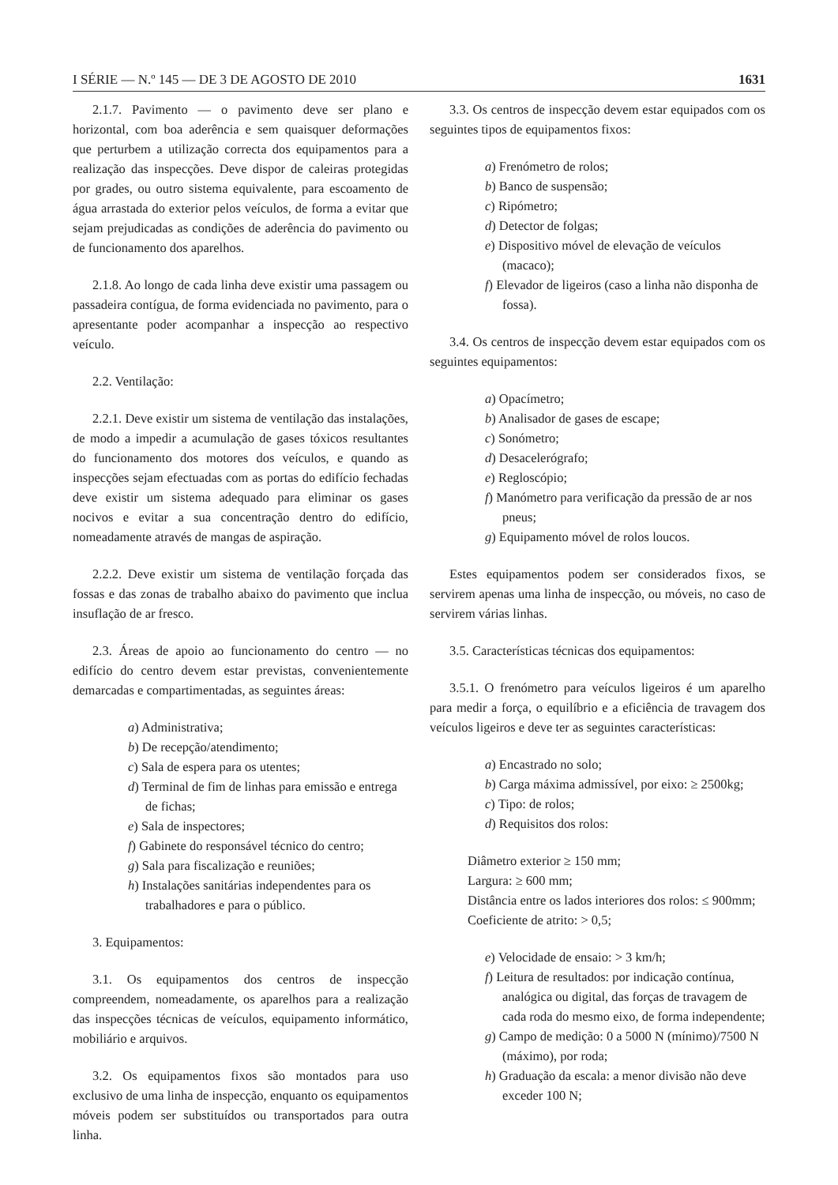I SÉRIE — N.º 145 — DE 3 DE AGOSTO DE 2010 1631
2.1.7. Pavimento — o pavimento deve ser plano e horizontal, com boa aderência e sem quaisquer deformações que perturbem a utilização correcta dos equipamentos para a realização das inspecções. Deve dispor de caleiras protegidas por grades, ou outro sistema equivalente, para escoamento de água arrastada do exterior pelos veículos, de forma a evitar que sejam prejudicadas as condições de aderência do pavimento ou de funcionamento dos aparelhos.
2.1.8. Ao longo de cada linha deve existir uma passagem ou passadeira contígua, de forma evidenciada no pavimento, para o apresentante poder acompanhar a inspecção ao respectivo veículo.
2.2. Ventilação:
2.2.1. Deve existir um sistema de ventilação das instalações, de modo a impedir a acumulação de gases tóxicos resultantes do funcionamento dos motores dos veículos, e quando as inspecções sejam efectuadas com as portas do edifício fechadas deve existir um sistema adequado para eliminar os gases nocivos e evitar a sua concentração dentro do edifício, nomeadamente através de mangas de aspiração.
2.2.2. Deve existir um sistema de ventilação forçada das fossas e das zonas de trabalho abaixo do pavimento que inclua insuflação de ar fresco.
2.3. Áreas de apoio ao funcionamento do centro — no edifício do centro devem estar previstas, convenientemente demarcadas e compartimentadas, as seguintes áreas:
a) Administrativa;
b) De recepção/atendimento;
c) Sala de espera para os utentes;
d) Terminal de fim de linhas para emissão e entrega de fichas;
e) Sala de inspectores;
f) Gabinete do responsável técnico do centro;
g) Sala para fiscalização e reuniões;
h) Instalações sanitárias independentes para os trabalhadores e para o público.
3. Equipamentos:
3.1. Os equipamentos dos centros de inspecção compreendem, nomeadamente, os aparelhos para a realização das inspecções técnicas de veículos, equipamento informático, mobiliário e arquivos.
3.2. Os equipamentos fixos são montados para uso exclusivo de uma linha de inspecção, enquanto os equipamentos móveis podem ser substituídos ou transportados para outra linha.
3.3. Os centros de inspecção devem estar equipados com os seguintes tipos de equipamentos fixos:
a) Frenómetro de rolos;
b) Banco de suspensão;
c) Ripómetro;
d) Detector de folgas;
e) Dispositivo móvel de elevação de veículos (macaco);
f) Elevador de ligeiros (caso a linha não disponha de fossa).
3.4. Os centros de inspecção devem estar equipados com os seguintes equipamentos:
a) Opacímetro;
b) Analisador de gases de escape;
c) Sonómetro;
d) Desacelerógrafo;
e) Regloscópio;
f) Manómetro para verificação da pressão de ar nos pneus;
g) Equipamento móvel de rolos loucos.
Estes equipamentos podem ser considerados fixos, se servirem apenas uma linha de inspecção, ou móveis, no caso de servirem várias linhas.
3.5. Características técnicas dos equipamentos:
3.5.1. O frenómetro para veículos ligeiros é um aparelho para medir a força, o equilíbrio e a eficiência de travagem dos veículos ligeiros e deve ter as seguintes características:
a) Encastrado no solo;
b) Carga máxima admissível, por eixo: ≥ 2500kg;
c) Tipo: de rolos;
d) Requisitos dos rolos:
Diâmetro exterior ≥ 150 mm;
Largura: ≥ 600 mm;
Distância entre os lados interiores dos rolos: ≤ 900mm;
Coeficiente de atrito: > 0,5;
e) Velocidade de ensaio: > 3 km/h;
f) Leitura de resultados: por indicação contínua, analógica ou digital, das forças de travagem de cada roda do mesmo eixo, de forma independente;
g) Campo de medição: 0 a 5000 N (mínimo)/7500 N (máximo), por roda;
h) Graduação da escala: a menor divisão não deve exceder 100 N;